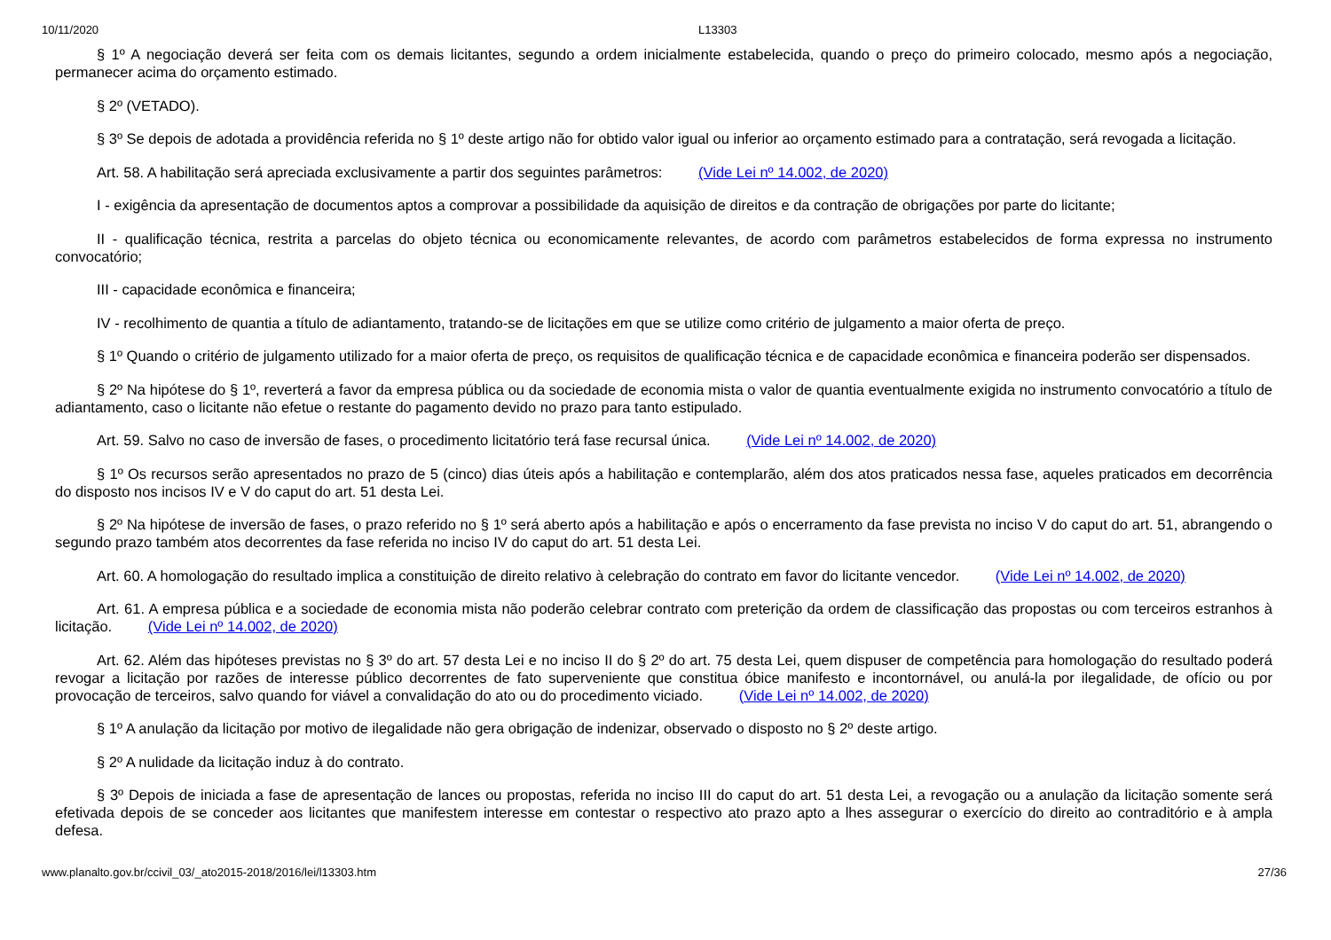10/11/2020 L13303
§ 1º A negociação deverá ser feita com os demais licitantes, segundo a ordem inicialmente estabelecida, quando o preço do primeiro colocado, mesmo após a negociação, permanecer acima do orçamento estimado.
§ 2º (VETADO).
§ 3º Se depois de adotada a providência referida no § 1º deste artigo não for obtido valor igual ou inferior ao orçamento estimado para a contratação, será revogada a licitação.
Art. 58. A habilitação será apreciada exclusivamente a partir dos seguintes parâmetros: (Vide Lei nº 14.002, de 2020)
I - exigência da apresentação de documentos aptos a comprovar a possibilidade da aquisição de direitos e da contração de obrigações por parte do licitante;
II - qualificação técnica, restrita a parcelas do objeto técnica ou economicamente relevantes, de acordo com parâmetros estabelecidos de forma expressa no instrumento convocatório;
III - capacidade econômica e financeira;
IV - recolhimento de quantia a título de adiantamento, tratando-se de licitações em que se utilize como critério de julgamento a maior oferta de preço.
§ 1º Quando o critério de julgamento utilizado for a maior oferta de preço, os requisitos de qualificação técnica e de capacidade econômica e financeira poderão ser dispensados.
§ 2º Na hipótese do § 1º, reverterá a favor da empresa pública ou da sociedade de economia mista o valor de quantia eventualmente exigida no instrumento convocatório a título de adiantamento, caso o licitante não efetue o restante do pagamento devido no prazo para tanto estipulado.
Art. 59. Salvo no caso de inversão de fases, o procedimento licitatório terá fase recursal única. (Vide Lei nº 14.002, de 2020)
§ 1º Os recursos serão apresentados no prazo de 5 (cinco) dias úteis após a habilitação e contemplarão, além dos atos praticados nessa fase, aqueles praticados em decorrência do disposto nos incisos IV e V do caput do art. 51 desta Lei.
§ 2º Na hipótese de inversão de fases, o prazo referido no § 1º será aberto após a habilitação e após o encerramento da fase prevista no inciso V do caput do art. 51, abrangendo o segundo prazo também atos decorrentes da fase referida no inciso IV do caput do art. 51 desta Lei.
Art. 60. A homologação do resultado implica a constituição de direito relativo à celebração do contrato em favor do licitante vencedor. (Vide Lei nº 14.002, de 2020)
Art. 61. A empresa pública e a sociedade de economia mista não poderão celebrar contrato com preterição da ordem de classificação das propostas ou com terceiros estranhos à licitação. (Vide Lei nº 14.002, de 2020)
Art. 62. Além das hipóteses previstas no § 3º do art. 57 desta Lei e no inciso II do § 2º do art. 75 desta Lei, quem dispuser de competência para homologação do resultado poderá revogar a licitação por razões de interesse público decorrentes de fato superveniente que constitua óbice manifesto e incontornável, ou anulá-la por ilegalidade, de ofício ou por provocação de terceiros, salvo quando for viável a convalidação do ato ou do procedimento viciado. (Vide Lei nº 14.002, de 2020)
§ 1º A anulação da licitação por motivo de ilegalidade não gera obrigação de indenizar, observado o disposto no § 2º deste artigo.
§ 2º A nulidade da licitação induz à do contrato.
§ 3º Depois de iniciada a fase de apresentação de lances ou propostas, referida no inciso III do caput do art. 51 desta Lei, a revogação ou a anulação da licitação somente será efetivada depois de se conceder aos licitantes que manifestem interesse em contestar o respectivo ato prazo apto a lhes assegurar o exercício do direito ao contraditório e à ampla defesa.
www.planalto.gov.br/ccivil_03/_ato2015-2018/2016/lei/l13303.htm 27/36